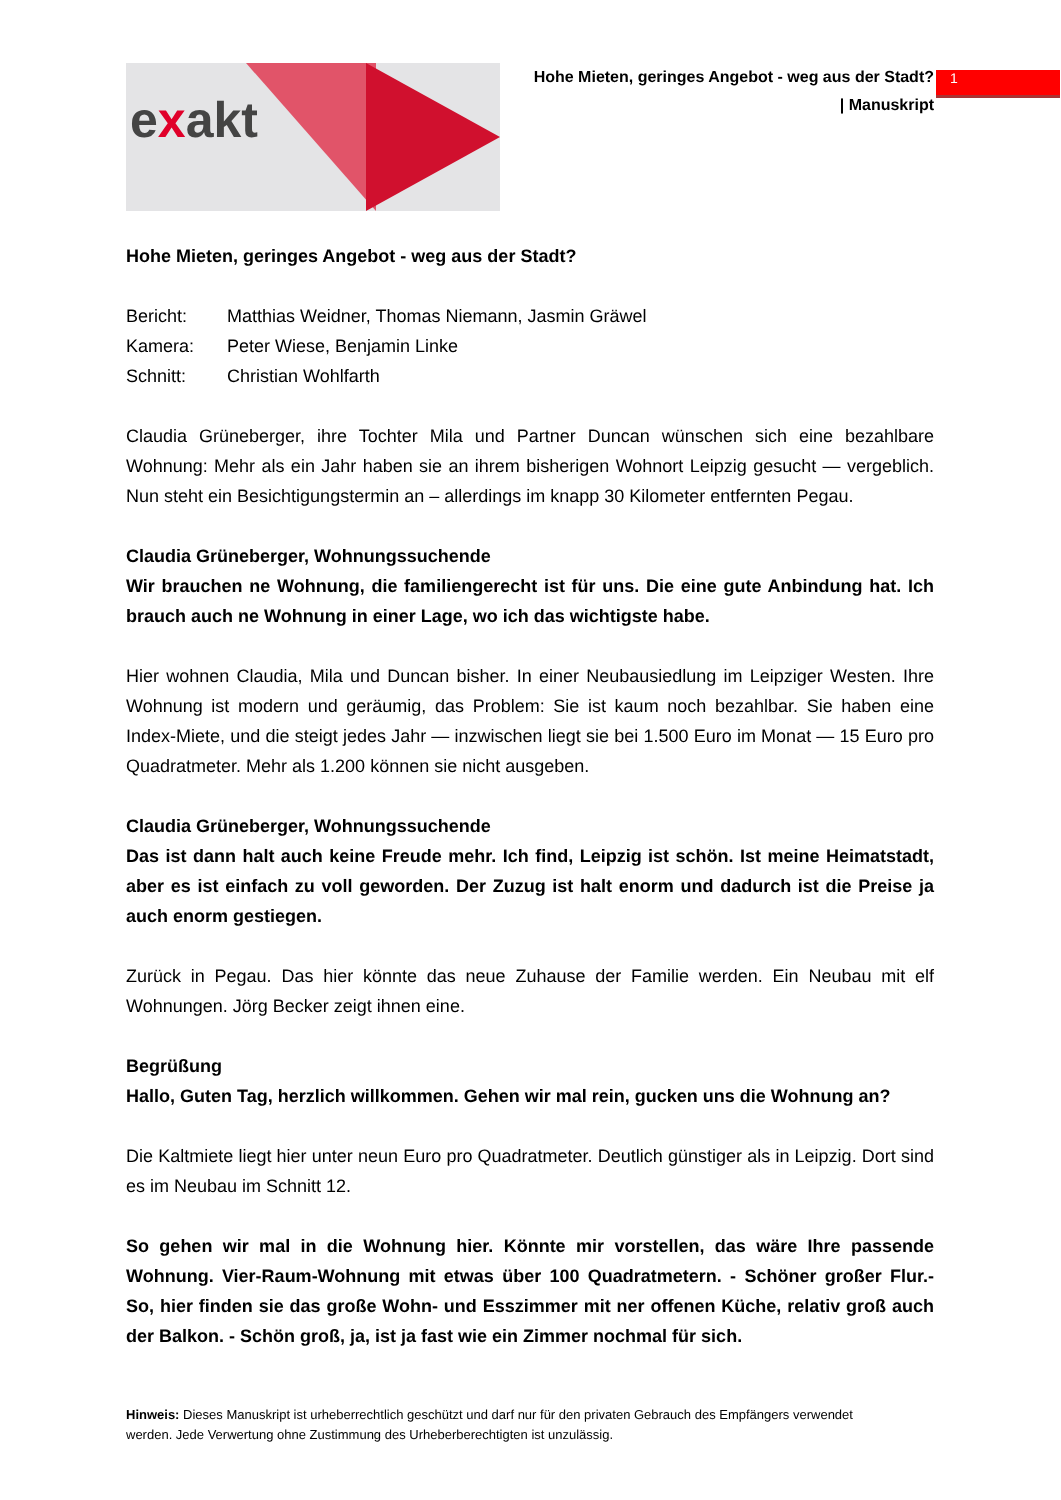1
exakt
Hohe Mieten, geringes Angebot - weg aus der Stadt?
| Manuskript
Hohe Mieten, geringes Angebot - weg aus der Stadt?
Bericht: Matthias Weidner, Thomas Niemann, Jasmin Gräwel
Kamera: Peter Wiese, Benjamin Linke
Schnitt: Christian Wohlfarth
Claudia Grüneberger, ihre Tochter Mila und Partner Duncan wünschen sich eine bezahlbare Wohnung: Mehr als ein Jahr haben sie an ihrem bisherigen Wohnort Leipzig gesucht — vergeblich. Nun steht ein Besichtigungstermin an – allerdings im knapp 30 Kilometer entfernten Pegau.
Claudia Grüneberger, Wohnungssuchende
Wir brauchen ne Wohnung, die familiengerecht ist für uns. Die eine gute Anbindung hat. Ich brauch auch ne Wohnung in einer Lage, wo ich das wichtigste habe.
Hier wohnen Claudia, Mila und Duncan bisher. In einer Neubausiedlung im Leipziger Westen. Ihre Wohnung ist modern und geräumig, das Problem: Sie ist kaum noch bezahlbar. Sie haben eine Index-Miete, und die steigt jedes Jahr — inzwischen liegt sie bei 1.500 Euro im Monat — 15 Euro pro Quadratmeter. Mehr als 1.200 können sie nicht ausgeben.
Claudia Grüneberger, Wohnungssuchende
Das ist dann halt auch keine Freude mehr. Ich find, Leipzig ist schön. Ist meine Heimatstadt, aber es ist einfach zu voll geworden. Der Zuzug ist halt enorm und dadurch ist die Preise ja auch enorm gestiegen.
Zurück in Pegau. Das hier könnte das neue Zuhause der Familie werden. Ein Neubau mit elf Wohnungen. Jörg Becker zeigt ihnen eine.
Begrüßung
Hallo, Guten Tag, herzlich willkommen. Gehen wir mal rein, gucken uns die Wohnung an?
Die Kaltmiete liegt hier unter neun Euro pro Quadratmeter. Deutlich günstiger als in Leipzig. Dort sind es im Neubau im Schnitt 12.
So gehen wir mal in die Wohnung hier. Könnte mir vorstellen, das wäre Ihre passende Wohnung. Vier-Raum-Wohnung mit etwas über 100 Quadratmetern. - Schöner großer Flur.- So, hier finden sie das große Wohn- und Esszimmer mit ner offenen Küche, relativ groß auch der Balkon. - Schön groß, ja, ist ja fast wie ein Zimmer nochmal für sich.
Hinweis: Dieses Manuskript ist urheberrechtlich geschützt und darf nur für den privaten Gebrauch des Empfängers verwendet werden. Jede Verwertung ohne Zustimmung des Urheberberechtigten ist unzulässig.